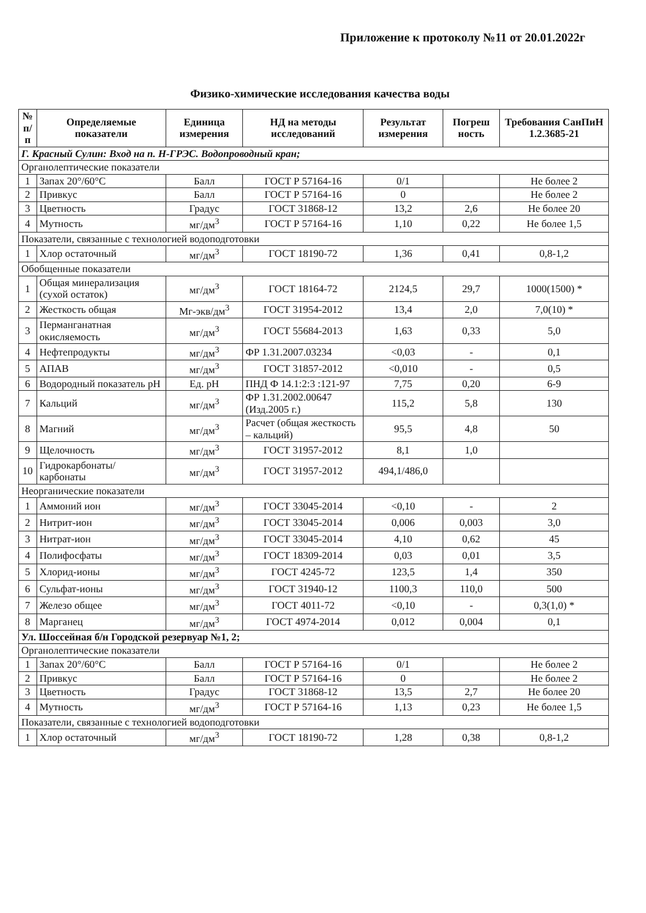Приложение к протоколу №11 от 20.01.2022г
Физико-химические исследования качества воды
| № п/п | Определяемые показатели | Единица измерения | НД на методы исследований | Результат измерения | Погреш ность | Требования СанПиН 1.2.3685-21 |
| --- | --- | --- | --- | --- | --- | --- |
| Г. Красный Сулин: Вход на п. Н-ГРЭС. Водопроводный кран; | | | | | | |
| Органолептические показатели | | | | | | |
| 1 | Запах 20°/60°С | Балл | ГОСТ Р 57164-16 | 0/1 | | Не более 2 |
| 2 | Привкус | Балл | ГОСТ Р 57164-16 | 0 | | Не более 2 |
| 3 | Цветность | Градус | ГОСТ 31868-12 | 13,2 | 2,6 | Не более 20 |
| 4 | Мутность | мг/дм<sup>3</sup> | ГОСТ Р 57164-16 | 1,10 | 0,22 | Не более 1,5 |
| Показатели, связанные с технологией водоподготовки | | | | | | |
| 1 | Хлор остаточный | мг/дм<sup>3</sup> | ГОСТ 18190-72 | 1,36 | 0,41 | 0,8-1,2 |
| Обобщенные показатели | | | | | | |
| 1 | Общая минерализация (сухой остаток) | мг/дм<sup>3</sup> | ГОСТ 18164-72 | 2124,5 | 29,7 | 1000(1500) * |
| 2 | Жесткость общая | Мг-экв/дм<sup>3</sup> | ГОСТ 31954-2012 | 13,4 | 2,0 | 7,0(10) * |
| 3 | Перманганатная окисляемость | мг/дм<sup>3</sup> | ГОСТ 55684-2013 | 1,63 | 0,33 | 5,0 |
| 4 | Нефтепродукты | мг/дм<sup>3</sup> | ФР 1.31.2007.03234 | <0,03 | - | 0,1 |
| 5 | АПАВ | мг/дм<sup>3</sup> | ГОСТ 31857-2012 | <0,010 | - | 0,5 |
| 6 | Водородный показатель pH | Ед. pH | ПНД Ф 14.1:2:3 :121-97 | 7,75 | 0,20 | 6-9 |
| 7 | Кальций | мг/дм<sup>3</sup> | ФР 1.31.2002.00647 (Изд.2005 г.) | 115,2 | 5,8 | 130 |
| 8 | Магний | мг/дм<sup>3</sup> | Расчет (общая жесткость – кальций) | 95,5 | 4,8 | 50 |
| 9 | Щелочность | мг/дм<sup>3</sup> | ГОСТ 31957-2012 | 8,1 | 1,0 | |
| 10 | Гидрокарбонаты/ карбонаты | мг/дм<sup>3</sup> | ГОСТ 31957-2012 | 494,1/486,0 | | |
| Неорганические показатели | | | | | | |
| 1 | Аммоний ион | мг/дм<sup>3</sup> | ГОСТ 33045-2014 | <0,10 | - | 2 |
| 2 | Нитрит-ион | мг/дм<sup>3</sup> | ГОСТ 33045-2014 | 0,006 | 0,003 | 3,0 |
| 3 | Нитрат-ион | мг/дм<sup>3</sup> | ГОСТ 33045-2014 | 4,10 | 0,62 | 45 |
| 4 | Полифосфаты | мг/дм<sup>3</sup> | ГОСТ 18309-2014 | 0,03 | 0,01 | 3,5 |
| 5 | Хлорид-ионы | мг/дм<sup>3</sup> | ГОСТ 4245-72 | 123,5 | 1,4 | 350 |
| 6 | Сульфат-ионы | мг/дм<sup>3</sup> | ГОСТ 31940-12 | 1100,3 | 110,0 | 500 |
| 7 | Железо общее | мг/дм<sup>3</sup> | ГОСТ 4011-72 | <0,10 | - | 0,3(1,0) * |
| 8 | Марганец | мг/дм<sup>3</sup> | ГОСТ 4974-2014 | 0,012 | 0,004 | 0,1 |
| Ул. Шоссейная б/н Городской резервуар №1, 2; | | | | | | |
| Органолептические показатели | | | | | | |
| 1 | Запах 20°/60°С | Балл | ГОСТ Р 57164-16 | 0/1 | | Не более 2 |
| 2 | Привкус | Балл | ГОСТ Р 57164-16 | 0 | | Не более 2 |
| 3 | Цветность | Градус | ГОСТ 31868-12 | 13,5 | 2,7 | Не более 20 |
| 4 | Мутность | мг/дм<sup>3</sup> | ГОСТ Р 57164-16 | 1,13 | 0,23 | Не более 1,5 |
| Показатели, связанные с технологией водоподготовки | | | | | | |
| 1 | Хлор остаточный | мг/дм<sup>3</sup> | ГОСТ 18190-72 | 1,28 | 0,38 | 0,8-1,2 |